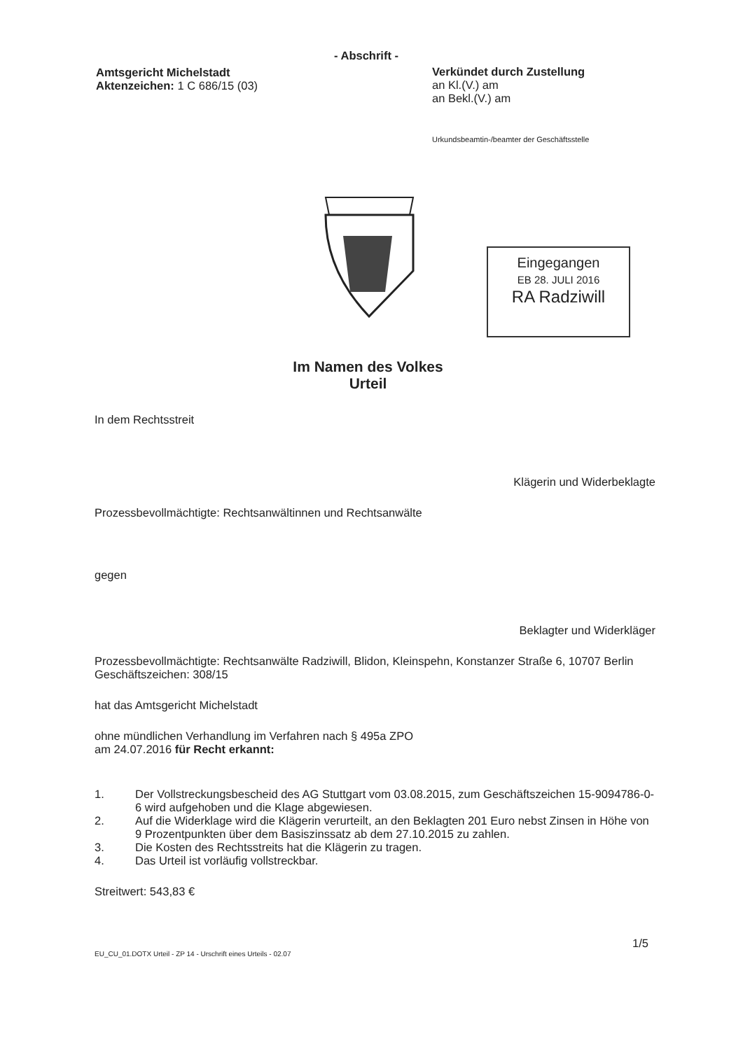Amtsgericht Michelstadt
Aktenzeichen: 1 C 686/15 (03)
- Abschrift -
Verkündet durch Zustellung
an Kl.(V.) am
an Bekl.(V.) am
Urkundsbeamtin-/beamter der Geschäftsstelle
Eingegangen
EB 28. JULI 2016
RA Radziwill
Im Namen des Volkes
Urteil
In dem Rechtsstreit
Klägerin und Widerbeklagte
Prozessbevollmächtigte: Rechtsanwältinnen und Rechtsanwälte
gegen
Beklagter und Widerkläger
Prozessbevollmächtigte: Rechtsanwälte Radziwill, Blidon, Kleinspehn, Konstanzer Straße 6, 10707 Berlin
Geschäftszeichen: 308/15
hat das Amtsgericht Michelstadt
ohne mündlichen Verhandlung im Verfahren nach § 495a ZPO
am 24.07.2016 für Recht erkannt:
1. Der Vollstreckungsbescheid des AG Stuttgart vom 03.08.2015, zum Geschäftszeichen 15-9094786-0-6 wird aufgehoben und die Klage abgewiesen.
2. Auf die Widerklage wird die Klägerin verurteilt, an den Beklagten 201 Euro nebst Zinsen in Höhe von 9 Prozentpunkten über dem Basiszinssatz ab dem 27.10.2015 zu zahlen.
3. Die Kosten des Rechtsstreits hat die Klägerin zu tragen.
4. Das Urteil ist vorläufig vollstreckbar.
Streitwert: 543,83 €
1/5
EU_CU_01.DOTX Urteil - ZP 14 - Urschrift eines Urteils - 02.07